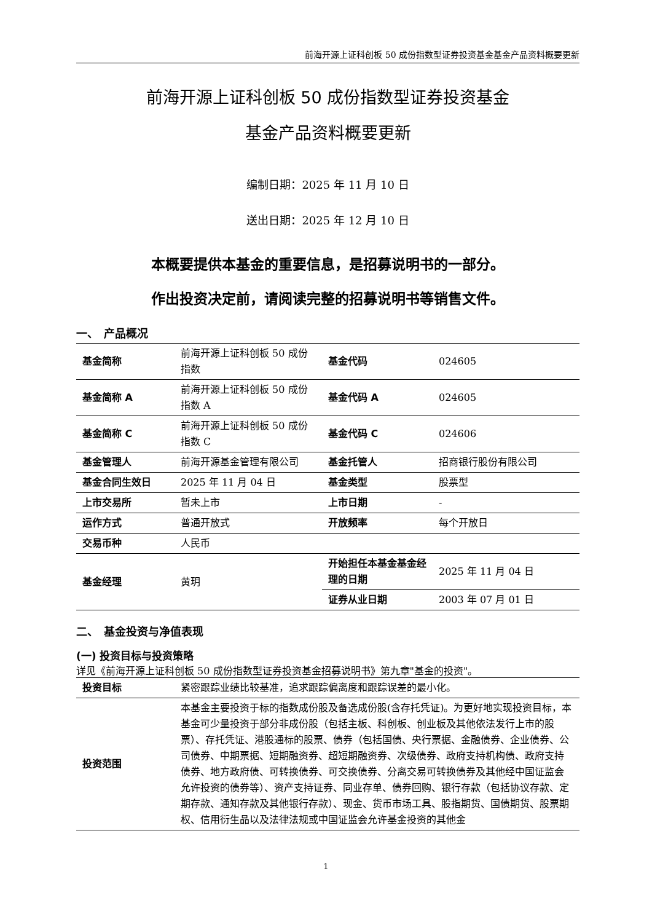前海开源上证科创板 50 成份指数型证券投资基金基金产品资料概要更新
前海开源上证科创板 50 成份指数型证券投资基金
基金产品资料概要更新
编制日期：2025 年 11 月 10 日
送出日期：2025 年 12 月 10 日
本概要提供本基金的重要信息，是招募说明书的一部分。
作出投资决定前，请阅读完整的招募说明书等销售文件。
一、　产品概况
| 基金简称 | 前海开源上证科创板 50 成份指数 | 基金代码 | 024605 |
| 基金简称 A | 前海开源上证科创板 50 成份指数 A | 基金代码 A | 024605 |
| 基金简称 C | 前海开源上证科创板 50 成份指数 C | 基金代码 C | 024606 |
| 基金管理人 | 前海开源基金管理有限公司 | 基金托管人 | 招商银行股份有限公司 |
| 基金合同生效日 | 2025 年 11 月 04 日 | 基金类型 | 股票型 |
| 上市交易所 | 暂未上市 | 上市日期 | - |
| 运作方式 | 普通开放式 | 开放频率 | 每个开放日 |
| 交易币种 | 人民币 | | |
| 基金经理 | 黄玥 | 开始担任本基金基金经理的日期 | 2025 年 11 月 04 日 |
| | | 证券从业日期 | 2003 年 07 月 01 日 |
二、　基金投资与净值表现
(一) 投资目标与投资策略
详见《前海开源上证科创板 50 成份指数型证券投资基金招募说明书》第九章"基金的投资"。
| 投资目标 | 紧密跟踪业绩比较基准，追求跟踪偏离度和跟踪误差的最小化。 |
| 投资范围 | 本基金主要投资于标的指数成份股及备选成份股(含存托凭证)。为更好地实现投资目标，本基金可少量投资于部分非成份股（包括主板、科创板、创业板及其他依法发行上市的股票）、存托凭证、港股通标的股票、债券（包括国债、央行票据、金融债券、企业债券、公司债券、中期票据、短期融资券、超短期融资券、次级债券、政府支持机构债、政府支持债券、地方政府债、可转换债券、可交换债券、分离交易可转换债券及其他经中国证监会允许投资的债券等）、资产支持证券、同业存单、债券回购、银行存款（包括协议存款、定期存款、通知存款及其他银行存款）、现金、货币市场工具、股指期货、国债期货、股票期权、信用衍生品以及法律法规或中国证监会允许基金投资的其他金 |
1